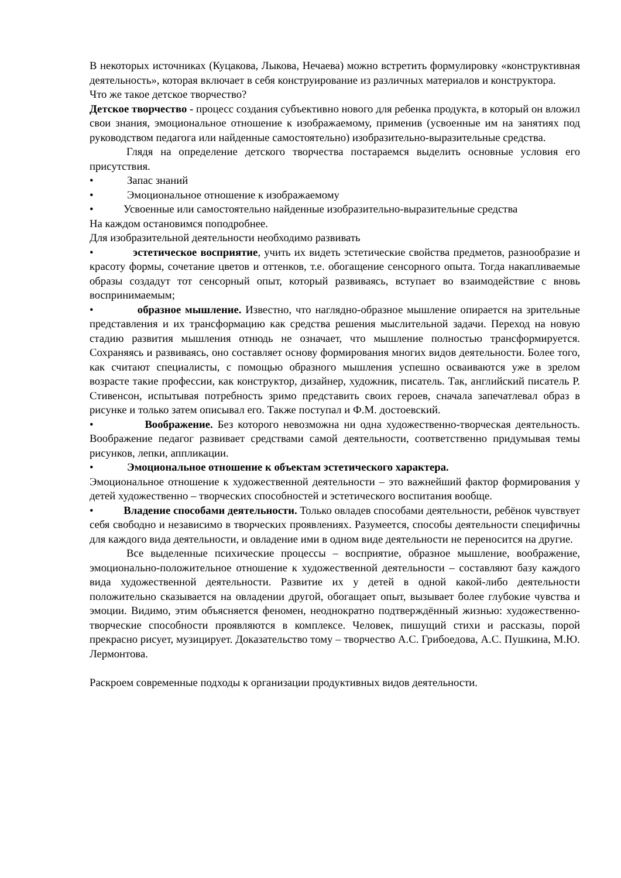В некоторых источниках (Куцакова, Лыкова, Нечаева) можно встретить формулировку «конструктивная деятельность», которая включает в себя конструирование из различных материалов и конструктора.
Что же такое детское творчество?
Детское творчество - процесс создания субъективно нового для ребенка продукта, в который он вложил свои знания, эмоциональное отношение к изображаемому, применив (усвоенные им на занятиях под руководством педагога или найденные самостоятельно) изобразительно-выразительные средства.
Глядя на определение детского творчества постараемся выделить основные условия его присутствия.
• Запас знаний
• Эмоциональное отношение к изображаемому
• Усвоенные или самостоятельно найденные изобразительно-выразительные средства
На каждом остановимся поподробнее.
Для изобразительной деятельности необходимо развивать
• эстетическое восприятие, учить их видеть эстетические свойства предметов, разнообразие и красоту формы, сочетание цветов и оттенков, т.е. обогащение сенсорного опыта. Тогда накапливаемые образы создадут тот сенсорный опыт, который развиваясь, вступает во взаимодействие с вновь воспринимаемым;
• образное мышление. Известно, что наглядно-образное мышление опирается на зрительные представления и их трансформацию как средства решения мыслительной задачи. Переход на новую стадию развития мышления отнюдь не означает, что мышление полностью трансформируется. Сохраняясь и развиваясь, оно составляет основу формирования многих видов деятельности. Более того, как считают специалисты, с помощью образного мышления успешно осваиваются уже в зрелом возрасте такие профессии, как конструктор, дизайнер, художник, писатель. Так, английский писатель Р. Стивенсон, испытывая потребность зримо представить своих героев, сначала запечатлевал образ в рисунке и только затем описывал его. Также поступал и Ф.М. достоевский.
• Воображение. Без которого невозможна ни одна художественно-творческая деятельность. Воображение педагог развивает средствами самой деятельности, соответственно придумывая темы рисунков, лепки, аппликации.
• Эмоциональное отношение к объектам эстетического характера.
Эмоциональное отношение к художественной деятельности – это важнейший фактор формирования у детей художественно – творческих способностей и эстетического воспитания вообще.
• Владение способами деятельности. Только овладев способами деятельности, ребёнок чувствует себя свободно и независимо в творческих проявлениях. Разумеется, способы деятельности специфичны для каждого вида деятельности, и овладение ими в одном виде деятельности не переносится на другие.
Все выделенные психические процессы – восприятие, образное мышление, воображение, эмоционально-положительное отношение к художественной деятельности – составляют базу каждого вида художественной деятельности. Развитие их у детей в одной какой-либо деятельности положительно сказывается на овладении другой, обогащает опыт, вызывает более глубокие чувства и эмоции. Видимо, этим объясняется феномен, неоднократно подтверждённый жизнью: художественно-творческие способности проявляются в комплексе. Человек, пишущий стихи и рассказы, порой прекрасно рисует, музицирует. Доказательство тому – творчество А.С. Грибоедова, А.С. Пушкина, М.Ю. Лермонтова.
Раскроем современные подходы к организации продуктивных видов деятельности.